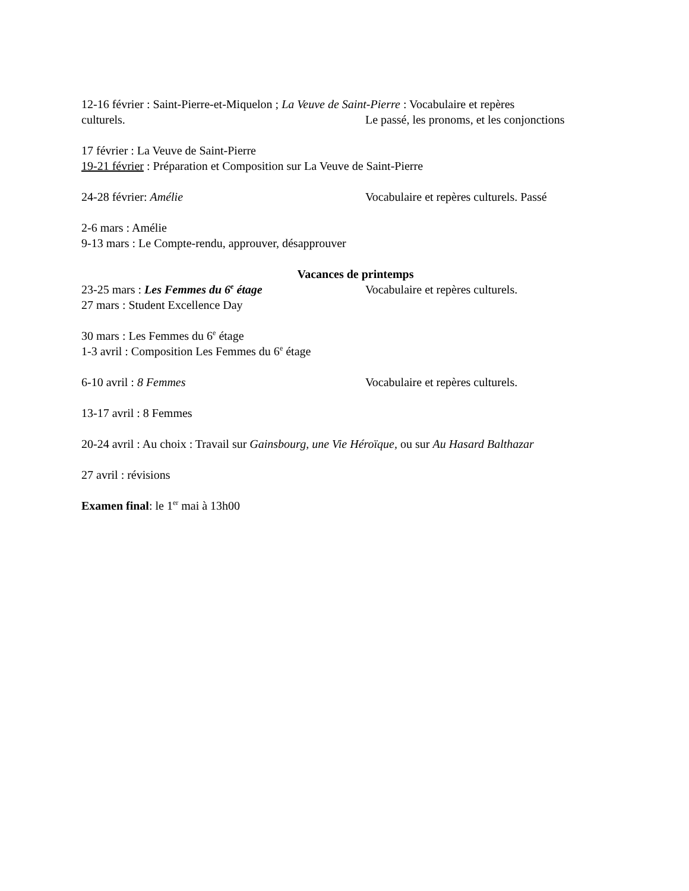12-16 février : Saint-Pierre-et-Miquelon ; La Veuve de Saint-Pierre : Vocabulaire et repères
culturels. Le passé, les pronoms, et les conjonctions
17 février : La Veuve de Saint-Pierre
19-21 février : Préparation et Composition sur La Veuve de Saint-Pierre
24-28 février: Amélie Vocabulaire et repères culturels. Passé
2-6 mars : Amélie
9-13 mars : Le Compte-rendu, approuver, désapprouver
Vacances de printemps
23-25 mars : Les Femmes du 6<sup>e</sup> étage Vocabulaire et repères culturels.
27 mars : Student Excellence Day
30 mars : Les Femmes du 6<sup>e</sup> étage
1-3 avril : Composition Les Femmes du 6<sup>e</sup> étage
6-10 avril : 8 Femmes Vocabulaire et repères culturels.
13-17 avril : 8 Femmes
20-24 avril : Au choix : Travail sur Gainsbourg, une Vie Héroïque, ou sur Au Hasard Balthazar
27 avril : révisions
Examen final: le 1<sup>er</sup> mai à 13h00